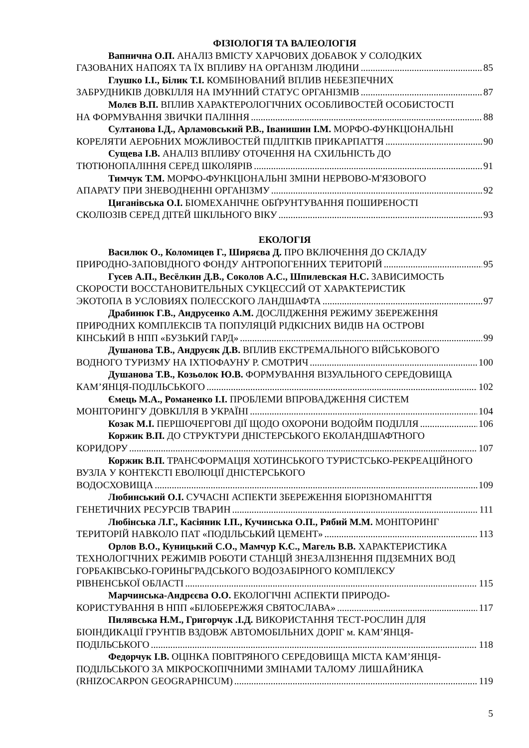ФІЗІОЛОГІЯ ТА ВАЛЕОЛОГІЯ
Вапнична О.П. АНАЛІЗ ВМІСТУ ХАРЧОВИХ ДОБАВОК У СОЛОДКИХ
ГАЗОВАНИХ НАПОЯХ ТА ЇХ ВПЛИВУ НА ОРГАНІЗМ ЛЮДИНИ 85
Глушко І.І., Білик Т.І. КОМБІНОВАНИЙ ВПЛИВ НЕБЕЗПЕЧНИХ
ЗАБРУДНИКІВ ДОВКІЛЛЯ НА ІМУННИЙ СТАТУС ОРГАНІЗМІВ 87
Молєв В.П. ВПЛИВ ХАРАКТЕРОЛОГІЧНИХ ОСОБЛИВОСТЕЙ ОСОБИСТОСТІ
НА ФОРМУВАННЯ ЗВИЧКИ ПАЛІННЯ 88
Султанова І.Д., Арламовський Р.В., Іванишин І.М. МОРФО-ФУНКЦІОНАЛЬНІ
КОРЕЛЯТИ АЕРОБНИХ МОЖЛИВОСТЕЙ ПІДЛІТКІВ ПРИКАРПАТТЯ 90
Сущева І.В. АНАЛІЗ ВПЛИВУ ОТОЧЕННЯ НА СХИЛЬНІСТЬ ДО
ТЮТЮНОПАЛІННЯ СЕРЕД ШКОЛЯРІВ 91
Тимчук Т.М. МОРФО-ФУНКЦІОНАЛЬНІ ЗМІНИ НЕРВОВО-М'ЯЗОВОГО
АПАРАТУ ПРИ ЗНЕВОДНЕННІ ОРГАНІЗМУ 92
Циганівська О.І. БІОМЕХАНІЧНЕ ОБҐРУНТУВАННЯ ПОШИРЕНОСТІ
СКОЛІОЗІВ СЕРЕД ДІТЕЙ ШКІЛЬНОГО ВІКУ 93
ЕКОЛОГІЯ
Василюк О., Коломицев Г., Ширяєва Д. ПРО ВКЛЮЧЕННЯ ДО СКЛАДУ
ПРИРОДНО-ЗАПОВІДНОГО ФОНДУ АНТРОПОГЕННИХ ТЕРИТОРІЙ 95
Гусев А.П., Весёлкин Д.В., Соколов А.С., Шпилевская Н.С. ЗАВИСИМОСТЬ СКОРОСТИ ВОССТАНОВИТЕЛЬНЫХ СУКЦЕССИЙ ОТ ХАРАКТЕРИСТИК
ЭКОТОПА В УСЛОВИЯХ ПОЛЕССКОГО ЛАНДШАФТА 97
Драбинюк Г.В., Андрусенко А.М. ДОСЛІДЖЕННЯ РЕЖИМУ ЗБЕРЕЖЕННЯ ПРИРОДНИХ КОМПЛЕКСІВ ТА ПОПУЛЯЦІЙ РІДКІСНИХ ВИДІВ НА ОСТРОВІ
КІНСЬКИЙ В НПП «БУЗЬКИЙ ГАРД» 99
Душанова Т.В., Андрусяк Д.В. ВПЛИВ ЕКСТРЕМАЛЬНОГО ВІЙСЬКОВОГО
ВОДНОГО ТУРИЗМУ НА ІХТІОФАУНУ Р. СМОТРИЧ 100
Душанова Т.В., Козьолок Ю.В. ФОРМУВАННЯ ВІЗУАЛЬНОГО СЕРЕДОВИЩА
КАМ’ЯНЦЯ-ПОДІЛЬСЬКОГО 102
Ємець М.А., Романенко І.І. ПРОБЛЕМИ ВПРОВАДЖЕННЯ СИСТЕМ
МОНІТОРИНГУ ДОВКІЛЛЯ В УКРАЇНІ 104
Козак М.І. ПЕРШОЧЕРГОВІ ДІЇ ЩОДО ОХОРОНИ ВОДОЙМ ПОДІЛЛЯ 106
Коржик В.П. ДО СТРУКТУРИ ДНІСТЕРСЬКОГО ЕКОЛАНДШАФТНОГО
КОРИДОРУ 107
Коржик В.П. ТРАНСФОРМАЦІЯ ХОТИНСЬКОГО ТУРИСТСЬКО-РЕКРЕАЦІЙНОГО ВУЗЛА У КОНТЕКСТІ ЕВОЛЮЦІЇ ДНІСТЕРСЬКОГО
ВОДОСХОВИЩА 109
Любинський О.І. СУЧАСНІ АСПЕКТИ ЗБЕРЕЖЕННЯ БІОРІЗНОМАНІТТЯ
ГЕНЕТИЧНИХ РЕСУРСІВ ТВАРИН 111
Любінська Л.Г., Касіяник І.П., Кучинська О.П., Рябий М.М. МОНІТОРИНГ
ТЕРИТОРІЙ НАВКОЛО ПАТ «ПОДІЛЬСЬКИЙ ЦЕМЕНТ» 113
Орлов В.О., Куницький С.О., Мамчур К.С., Магель В.В. ХАРАКТЕРИСТИКА ТЕХНОЛОГІЧНИХ РЕЖИМІВ РОБОТИ СТАНЦІЙ ЗНЕЗАЛІЗНЕННЯ ПІДЗЕМНИХ ВОД ГОРБАКІВСЬКО-ГОРИНЬГРАДСЬКОГО ВОДОЗАБІРНОГО КОМПЛЕКСУ
РІВНЕНСЬКОЇ ОБЛАСТІ 115
Марчинська-Андрєєва О.О. ЕКОЛОГІЧНІ АСПЕКТИ ПРИРОДО-
КОРИСТУВАННЯ В НПП «БІЛОБЕРЕЖЖЯ СВЯТОСЛАВА» 117
Пилявська Н.М., Григорчук .І.Д. ВИКОРИСТАННЯ ТЕСТ-РОСЛИН ДЛЯ БІОІНДИКАЦІЇ ГРУНТІВ ВЗДОВЖ АВТОМОБІЛЬНИХ ДОРІГ м. КАМ’ЯНЦЯ-
ПОДІЛЬСЬКОГО 118
Федорчук І.В. ОЦІНКА ПОВІТРЯНОГО СЕРЕДОВИЩА МІСТА КАМ’ЯНЦЯ-ПОДІЛЬСЬКОГО ЗА МІКРОСКОПІЧНИМИ ЗМІНАМИ ТАЛОМУ ЛИШАЙНИКА
(RHIZOCARPON GEOGRAPHICUM) 119
5